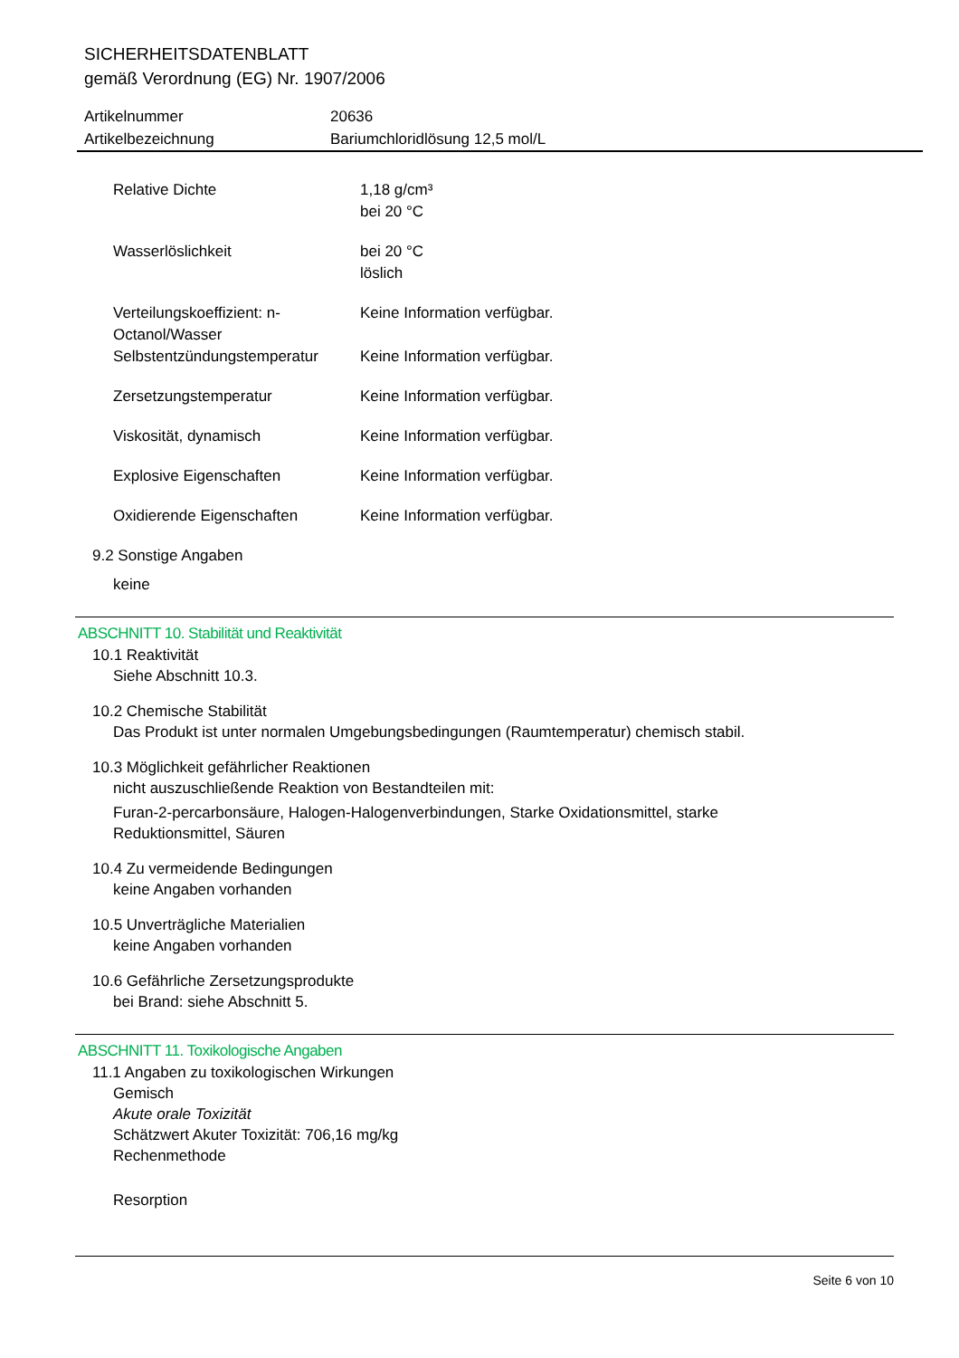SICHERHEITSDATENBLATT
gemäß Verordnung (EG) Nr. 1907/2006
| Artikelnummer | 20636 |
| Artikelbezeichnung | Bariumchloridlösung 12,5 mol/L |
| Relative Dichte | 1,18 g/cm³ bei 20 °C |
| Wasserlöslichkeit | bei 20 °C löslich |
| Verteilungskoeffizient: n-Octanol/Wasser | Keine Information verfügbar. |
| Selbstentzündungstemperatur | Keine Information verfügbar. |
| Zersetzungstemperatur | Keine Information verfügbar. |
| Viskosität, dynamisch | Keine Information verfügbar. |
| Explosive Eigenschaften | Keine Information verfügbar. |
| Oxidierende Eigenschaften | Keine Information verfügbar. |
9.2 Sonstige Angaben
keine
ABSCHNITT 10. Stabilität und Reaktivität
10.1 Reaktivität
Siehe Abschnitt 10.3.
10.2 Chemische Stabilität
Das Produkt ist unter normalen Umgebungsbedingungen (Raumtemperatur) chemisch stabil.
10.3 Möglichkeit gefährlicher Reaktionen
nicht auszuschließende Reaktion von Bestandteilen mit:
Furan-2-percarbonsäure, Halogen-Halogenverbindungen, Starke Oxidationsmittel, starke
Reduktionsmittel, Säuren
10.4 Zu vermeidende Bedingungen
keine Angaben vorhanden
10.5 Unverträgliche Materialien
keine Angaben vorhanden
10.6 Gefährliche Zersetzungsprodukte
bei Brand: siehe Abschnitt 5.
ABSCHNITT 11. Toxikologische Angaben
11.1 Angaben zu toxikologischen Wirkungen
Gemisch
Akute orale Toxizität
Schätzwert Akuter Toxizität: 706,16 mg/kg
Rechenmethode
Resorption
Seite 6 von 10